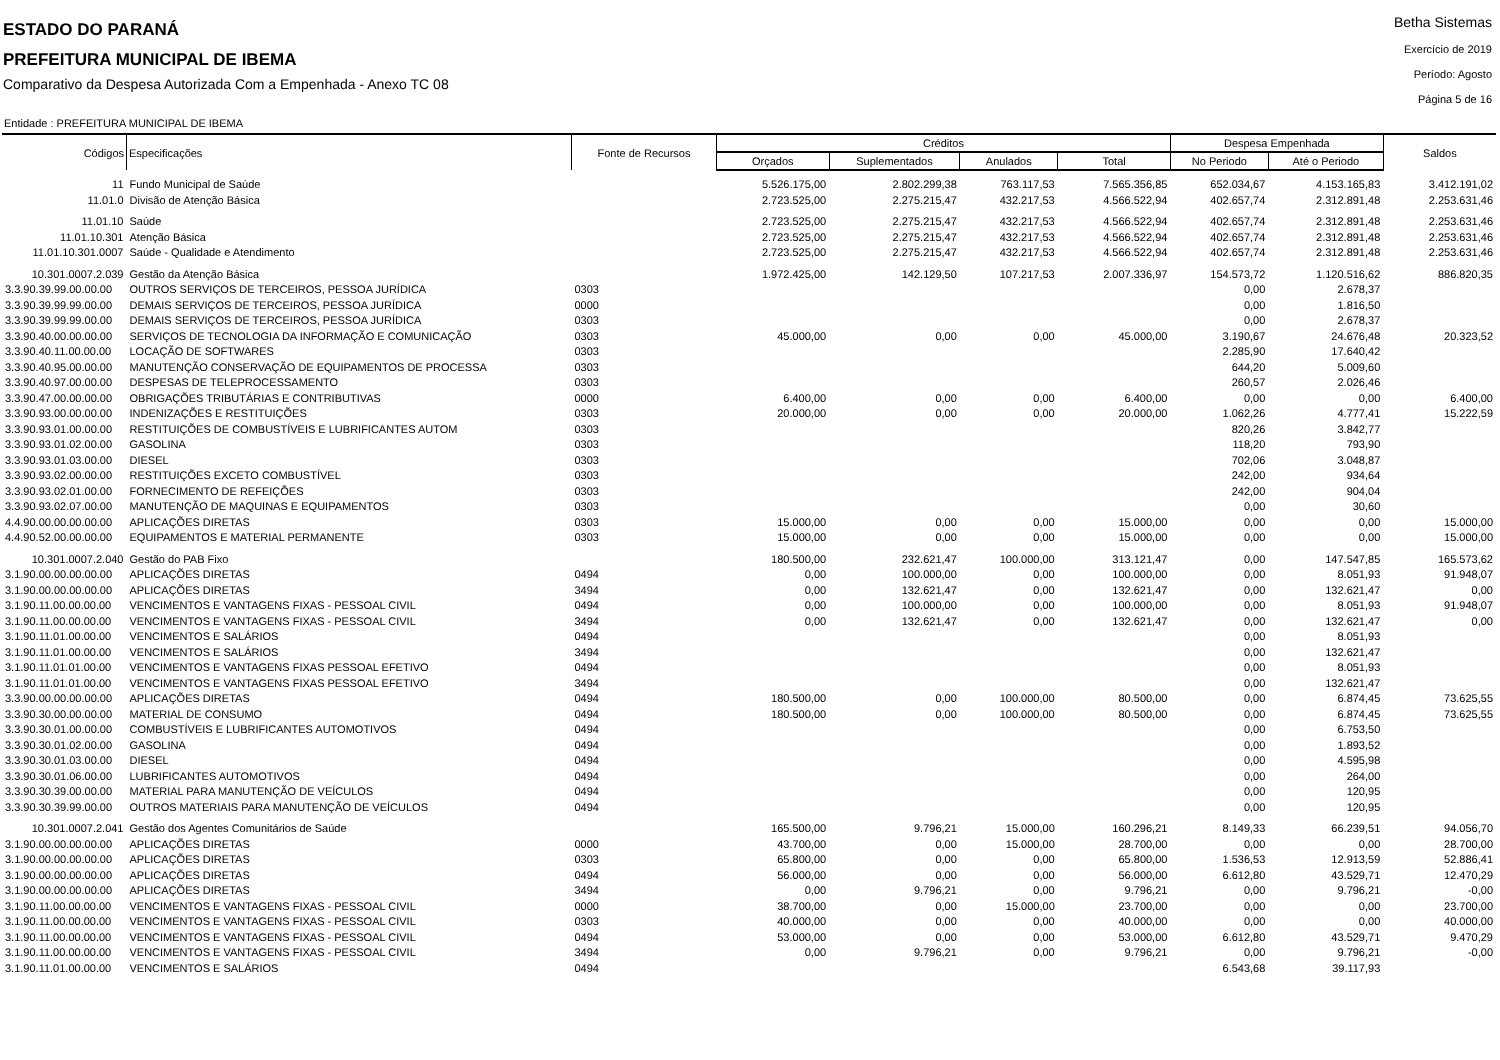ESTADO DO PARANÁ
PREFEITURA MUNICIPAL DE IBEMA
Comparativo da Despesa Autorizada Com a Empenhada - Anexo TC 08
Betha Sistemas
Exercício de 2019
Período: Agosto
Página 5 de 16
Entidade : PREFEITURA MUNICIPAL DE IBEMA
| Códigos | Especificações | Fonte de Recursos | Créditos | | | | Despesa Empenhada | | Saldos |
| --- | --- | --- | --- | --- | --- | --- | --- | --- | --- |
| | | | Orçados | Suplementados | Anulados | Total | No Periodo | Até o Periodo | |
| 11 | Fundo Municipal de Saúde | | 5.526.175,00 | 2.802.299,38 | 763.117,53 | 7.565.356,85 | 652.034,67 | 4.153.165,83 | 3.412.191,02 |
| 11.01.0 | Divisão de Atenção Básica | | 2.723.525,00 | 2.275.215,47 | 432.217,53 | 4.566.522,94 | 402.657,74 | 2.312.891,48 | 2.253.631,46 |
| 11.01.10 | Saúde | | 2.723.525,00 | 2.275.215,47 | 432.217,53 | 4.566.522,94 | 402.657,74 | 2.312.891,48 | 2.253.631,46 |
| 11.01.10.301 | Atenção Básica | | 2.723.525,00 | 2.275.215,47 | 432.217,53 | 4.566.522,94 | 402.657,74 | 2.312.891,48 | 2.253.631,46 |
| 11.01.10.301.0007 | Saúde - Qualidade e Atendimento | | 2.723.525,00 | 2.275.215,47 | 432.217,53 | 4.566.522,94 | 402.657,74 | 2.312.891,48 | 2.253.631,46 |
| 10.301.0007.2.039 | Gestão da Atenção Básica | | 1.972.425,00 | 142.129,50 | 107.217,53 | 2.007.336,97 | 154.573,72 | 1.120.516,62 | 886.820,35 |
| 3.3.90.39.99.00.00.00 | OUTROS SERVIÇOS DE TERCEIROS, PESSOA JURÍDICA | 0303 | | | | | 0,00 | 2.678,37 | |
| 3.3.90.39.99.99.00.00 | DEMAIS SERVIÇOS DE TERCEIROS, PESSOA JURÍDICA | 0000 | | | | | 0,00 | 1.816,50 | |
| 3.3.90.39.99.99.00.00 | DEMAIS SERVIÇOS DE TERCEIROS, PESSOA JURÍDICA | 0303 | | | | | 0,00 | 2.678,37 | |
| 3.3.90.40.00.00.00.00 | SERVIÇOS DE TECNOLOGIA DA INFORMAÇÃO E COMUNICAÇÃO | 0303 | 45.000,00 | 0,00 | 0,00 | 45.000,00 | 3.190,67 | 24.676,48 | 20.323,52 |
| 3.3.90.40.11.00.00.00 | LOCAÇÃO DE SOFTWARES | 0303 | | | | | 2.285,90 | 17.640,42 | |
| 3.3.90.40.95.00.00.00 | MANUTENÇÃO CONSERVAÇÃO DE EQUIPAMENTOS DE PROCESSA | 0303 | | | | | 644,20 | 5.009,60 | |
| 3.3.90.40.97.00.00.00 | DESPESAS DE TELEPROCESSAMENTO | 0303 | | | | | 260,57 | 2.026,46 | |
| 3.3.90.47.00.00.00.00 | OBRIGAÇÕES TRIBUTÁRIAS E CONTRIBUTIVAS | 0000 | 6.400,00 | 0,00 | 0,00 | 6.400,00 | 0,00 | 0,00 | 6.400,00 |
| 3.3.90.93.00.00.00.00 | INDENIZAÇÕES E RESTITUIÇÕES | 0303 | 20.000,00 | 0,00 | 0,00 | 20.000,00 | 1.062,26 | 4.777,41 | 15.222,59 |
| 3.3.90.93.01.00.00.00 | RESTITUIÇÕES DE COMBUSTÍVEIS E LUBRIFICANTES AUTOM | 0303 | | | | | 820,26 | 3.842,77 | |
| 3.3.90.93.01.02.00.00 | GASOLINA | 0303 | | | | | 118,20 | 793,90 | |
| 3.3.90.93.01.03.00.00 | DIESEL | 0303 | | | | | 702,06 | 3.048,87 | |
| 3.3.90.93.02.00.00.00 | RESTITUIÇÕES EXCETO COMBUSTÍVEL | 0303 | | | | | 242,00 | 934,64 | |
| 3.3.90.93.02.01.00.00 | FORNECIMENTO DE REFEIÇÕES | 0303 | | | | | 242,00 | 904,04 | |
| 3.3.90.93.02.07.00.00 | MANUTENÇÃO DE MAQUINAS E EQUIPAMENTOS | 0303 | | | | | 0,00 | 30,60 | |
| 4.4.90.00.00.00.00.00 | APLICAÇÕES DIRETAS | 0303 | 15.000,00 | 0,00 | 0,00 | 15.000,00 | 0,00 | 0,00 | 15.000,00 |
| 4.4.90.52.00.00.00.00 | EQUIPAMENTOS E MATERIAL PERMANENTE | 0303 | 15.000,00 | 0,00 | 0,00 | 15.000,00 | 0,00 | 0,00 | 15.000,00 |
| 10.301.0007.2.040 | Gestão do PAB Fixo | | 180.500,00 | 232.621,47 | 100.000,00 | 313.121,47 | 0,00 | 147.547,85 | 165.573,62 |
| 3.1.90.00.00.00.00.00 | APLICAÇÕES DIRETAS | 0494 | 0,00 | 100.000,00 | 0,00 | 100.000,00 | 0,00 | 8.051,93 | 91.948,07 |
| 3.1.90.00.00.00.00.00 | APLICAÇÕES DIRETAS | 3494 | 0,00 | 132.621,47 | 0,00 | 132.621,47 | 0,00 | 132.621,47 | 0,00 |
| 3.1.90.11.00.00.00.00 | VENCIMENTOS E VANTAGENS FIXAS - PESSOAL CIVIL | 0494 | 0,00 | 100.000,00 | 0,00 | 100.000,00 | 0,00 | 8.051,93 | 91.948,07 |
| 3.1.90.11.00.00.00.00 | VENCIMENTOS E VANTAGENS FIXAS - PESSOAL CIVIL | 3494 | 0,00 | 132.621,47 | 0,00 | 132.621,47 | 0,00 | 132.621,47 | 0,00 |
| 3.1.90.11.01.00.00.00 | VENCIMENTOS E SALÁRIOS | 0494 | | | | | 0,00 | 8.051,93 | |
| 3.1.90.11.01.00.00.00 | VENCIMENTOS E SALÁRIOS | 3494 | | | | | 0,00 | 132.621,47 | |
| 3.1.90.11.01.01.00.00 | VENCIMENTOS E VANTAGENS FIXAS PESSOAL EFETIVO | 0494 | | | | | 0,00 | 8.051,93 | |
| 3.1.90.11.01.01.00.00 | VENCIMENTOS E VANTAGENS FIXAS PESSOAL EFETIVO | 3494 | | | | | 0,00 | 132.621,47 | |
| 3.3.90.00.00.00.00.00 | APLICAÇÕES DIRETAS | 0494 | 180.500,00 | 0,00 | 100.000,00 | 80.500,00 | 0,00 | 6.874,45 | 73.625,55 |
| 3.3.90.30.00.00.00.00 | MATERIAL DE CONSUMO | 0494 | 180.500,00 | 0,00 | 100.000,00 | 80.500,00 | 0,00 | 6.874,45 | 73.625,55 |
| 3.3.90.30.01.00.00.00 | COMBUSTÍVEIS E LUBRIFICANTES AUTOMOTIVOS | 0494 | | | | | 0,00 | 6.753,50 | |
| 3.3.90.30.01.02.00.00 | GASOLINA | 0494 | | | | | 0,00 | 1.893,52 | |
| 3.3.90.30.01.03.00.00 | DIESEL | 0494 | | | | | 0,00 | 4.595,98 | |
| 3.3.90.30.01.06.00.00 | LUBRIFICANTES AUTOMOTIVOS | 0494 | | | | | 0,00 | 264,00 | |
| 3.3.90.30.39.00.00.00 | MATERIAL PARA MANUTENÇÃO DE VEÍCULOS | 0494 | | | | | 0,00 | 120,95 | |
| 3.3.90.30.39.99.00.00 | OUTROS MATERIAIS PARA MANUTENÇÃO DE VEÍCULOS | 0494 | | | | | 0,00 | 120,95 | |
| 10.301.0007.2.041 | Gestão dos Agentes Comunitários de Saúde | | 165.500,00 | 9.796,21 | 15.000,00 | 160.296,21 | 8.149,33 | 66.239,51 | 94.056,70 |
| 3.1.90.00.00.00.00.00 | APLICAÇÕES DIRETAS | 0000 | 43.700,00 | 0,00 | 15.000,00 | 28.700,00 | 0,00 | 0,00 | 28.700,00 |
| 3.1.90.00.00.00.00.00 | APLICAÇÕES DIRETAS | 0303 | 65.800,00 | 0,00 | 0,00 | 65.800,00 | 1.536,53 | 12.913,59 | 52.886,41 |
| 3.1.90.00.00.00.00.00 | APLICAÇÕES DIRETAS | 0494 | 56.000,00 | 0,00 | 0,00 | 56.000,00 | 6.612,80 | 43.529,71 | 12.470,29 |
| 3.1.90.00.00.00.00.00 | APLICAÇÕES DIRETAS | 3494 | 0,00 | 9.796,21 | 0,00 | 9.796,21 | 0,00 | 9.796,21 | -0,00 |
| 3.1.90.11.00.00.00.00 | VENCIMENTOS E VANTAGENS FIXAS - PESSOAL CIVIL | 0000 | 38.700,00 | 0,00 | 15.000,00 | 23.700,00 | 0,00 | 0,00 | 23.700,00 |
| 3.1.90.11.00.00.00.00 | VENCIMENTOS E VANTAGENS FIXAS - PESSOAL CIVIL | 0303 | 40.000,00 | 0,00 | 0,00 | 40.000,00 | 0,00 | 0,00 | 40.000,00 |
| 3.1.90.11.00.00.00.00 | VENCIMENTOS E VANTAGENS FIXAS - PESSOAL CIVIL | 0494 | 53.000,00 | 0,00 | 0,00 | 53.000,00 | 6.612,80 | 43.529,71 | 9.470,29 |
| 3.1.90.11.00.00.00.00 | VENCIMENTOS E VANTAGENS FIXAS - PESSOAL CIVIL | 3494 | 0,00 | 9.796,21 | 0,00 | 9.796,21 | 0,00 | 9.796,21 | -0,00 |
| 3.1.90.11.01.00.00.00 | VENCIMENTOS E SALÁRIOS | 0494 | | | | | 6.543,68 | 39.117,93 | |